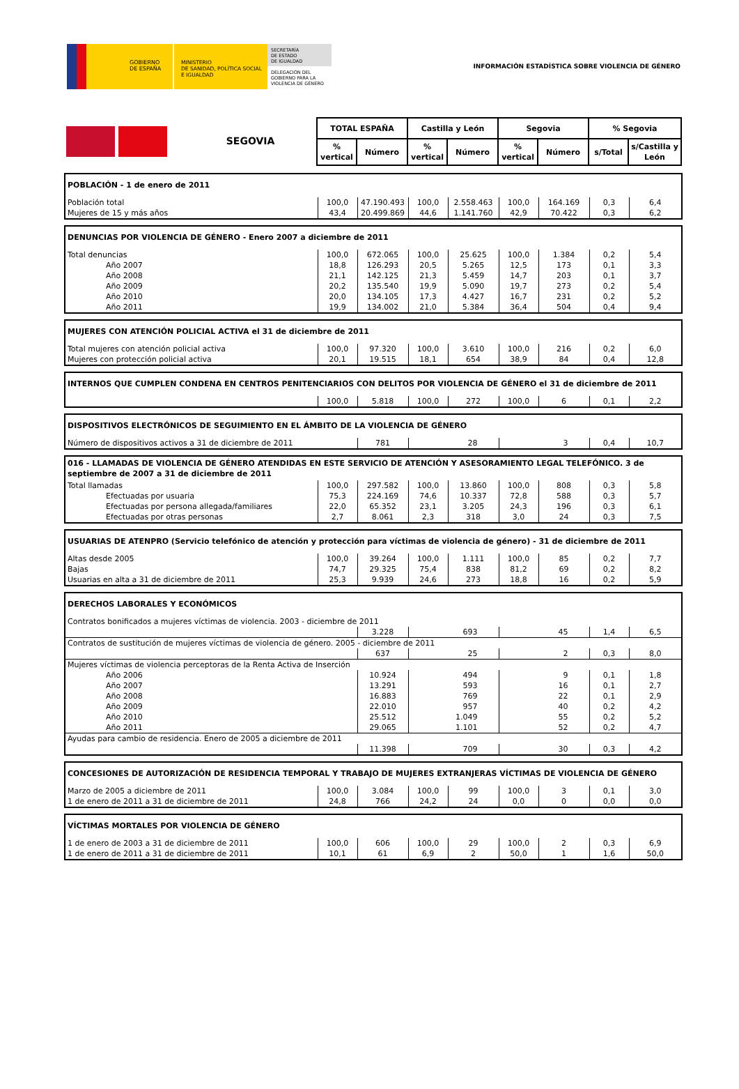GOBIERNO
DE ESPAÑA
MINISTERIO
DE SANIDAD, POLÍTICA SOCIAL
E IGUALDAD
SECRETARÍA
DE ESTADO
DE IGUALDAD
DELEGACIÓN DEL
GOBIERNO PARA LA
VIOLENCIA DE GÉNERO
INFORMACIÓN ESTADÍSTICA SOBRE VIOLENCIA DE GÉNERO
| SEGOVIA | TOTAL ESPAÑA | | Castilla y León | | Segovia | | % Segovia | |
| | % vertical | Número | % vertical | Número | % vertical | Número | s/Total | s/Castilla y León |
| POBLACIÓN - 1 de enero de 2011 | | | | | | | | |
| Población total | 100,0 | 47.190.493 | 100,0 | 2.558.463 | 100,0 | 164.169 | 0,3 | 6,4 |
| Mujeres de 15 y más años | 43,4 | 20.499.869 | 44,6 | 1.141.760 | 42,9 | 70.422 | 0,3 | 6,2 |
| DENUNCIAS POR VIOLENCIA DE GÉNERO - Enero 2007 a diciembre de 2011 | | | | | | | | |
| Total denuncias | 100,0 | 672.065 | 100,0 | 25.625 | 100,0 | 1.384 | 0,2 | 5,4 |
| Año 2007 | 18,8 | 126.293 | 20,5 | 5.265 | 12,5 | 173 | 0,1 | 3,3 |
| Año 2008 | 21,1 | 142.125 | 21,3 | 5.459 | 14,7 | 203 | 0,1 | 3,7 |
| Año 2009 | 20,2 | 135.540 | 19,9 | 5.090 | 19,7 | 273 | 0,2 | 5,4 |
| Año 2010 | 20,0 | 134.105 | 17,3 | 4.427 | 16,7 | 231 | 0,2 | 5,2 |
| Año 2011 | 19,9 | 134.002 | 21,0 | 5.384 | 36,4 | 504 | 0,4 | 9,4 |
| MUJERES CON ATENCIÓN POLICIAL ACTIVA el 31 de diciembre de 2011 | | | | | | | | |
| Total mujeres con atención policial activa | 100,0 | 97.320 | 100,0 | 3.610 | 100,0 | 216 | 0,2 | 6,0 |
| Mujeres con protección policial activa | 20,1 | 19.515 | 18,1 | 654 | 38,9 | 84 | 0,4 | 12,8 |
| INTERNOS QUE CUMPLEN CONDENA EN CENTROS PENITENCIARIOS CON DELITOS POR VIOLENCIA DE GÉNERO el 31 de diciembre de 2011 | | | | | | | | |
| | 100,0 | 5.818 | 100,0 | 272 | 100,0 | 6 | 0,1 | 2,2 |
| DISPOSITIVOS ELECTRÓNICOS DE SEGUIMIENTO EN EL ÁMBITO DE LA VIOLENCIA DE GÉNERO | | | | | |
| Número de dispositivos activos a 31 de diciembre de 2011 | 781 | 28 | 3 | 0,4 | 10,7 |
| 016 - LLAMADAS DE VIOLENCIA DE GÉNERO ATENDIDAS EN ESTE SERVICIO DE ATENCIÓN Y ASESORAMIENTO LEGAL TELEFÓNICO. 3 de septiembre de 2007 a 31 de diciembre de 2011 | | | | | | | | |
| Total llamadas | 100,0 | 297.582 | 100,0 | 13.860 | 100,0 | 808 | 0,3 | 5,8 |
| Efectuadas por usuaria | 75,3 | 224.169 | 74,6 | 10.337 | 72,8 | 588 | 0,3 | 5,7 |
| Efectuadas por persona allegada/familiares | 22,0 | 65.352 | 23,1 | 3.205 | 24,3 | 196 | 0,3 | 6,1 |
| Efectuadas por otras personas | 2,7 | 8.061 | 2,3 | 318 | 3,0 | 24 | 0,3 | 7,5 |
| USUARIAS DE ATENPRO (Servicio telefónico de atención y protección para víctimas de violencia de género) - 31 de diciembre de 2011 | | | | | | | | |
| Altas desde 2005 | 100,0 | 39.264 | 100,0 | 1.111 | 100,0 | 85 | 0,2 | 7,7 |
| Bajas | 74,7 | 29.325 | 75,4 | 838 | 81,2 | 69 | 0,2 | 8,2 |
| Usuarias en alta a 31 de diciembre de 2011 | 25,3 | 9.939 | 24,6 | 273 | 18,8 | 16 | 0,2 | 5,9 |
| DERECHOS LABORALES Y ECONÓMICOS | | | | | |
| Contratos bonificados a mujeres víctimas de violencia. 2003 - diciembre de 2011 | | | | | |
| | 3.228 | 693 | 45 | 1,4 | 6,5 |
| Contratos de sustitución de mujeres víctimas de violencia de género. 2005 - diciembre de 2011 | | | | | |
| | 637 | 25 | 2 | 0,3 | 8,0 |
| Mujeres víctimas de violencia perceptoras de la Renta Activa de Inserción | | | | | |
| Año 2006 | 10.924 | 494 | 9 | 0,1 | 1,8 |
| Año 2007 | 13.291 | 593 | 16 | 0,1 | 2,7 |
| Año 2008 | 16.883 | 769 | 22 | 0,1 | 2,9 |
| Año 2009 | 22.010 | 957 | 40 | 0,2 | 4,2 |
| Año 2010 | 25.512 | 1.049 | 55 | 0,2 | 5,2 |
| Año 2011 | 29.065 | 1.101 | 52 | 0,2 | 4,7 |
| Ayudas para cambio de residencia. Enero de 2005 a diciembre de 2011 | | | | | |
| | 11.398 | 709 | 30 | 0,3 | 4,2 |
| CONCESIONES DE AUTORIZACIÓN DE RESIDENCIA TEMPORAL Y TRABAJO DE MUJERES EXTRANJERAS VÍCTIMAS DE VIOLENCIA DE GÉNERO | | | | | | | | |
| Marzo de 2005 a diciembre de 2011 | 100,0 | 3.084 | 100,0 | 99 | 100,0 | 3 | 0,1 | 3,0 |
| 1 de enero de 2011 a 31 de diciembre de 2011 | 24,8 | 766 | 24,2 | 24 | 0,0 | 0 | 0,0 | 0,0 |
| VÍCTIMAS MORTALES POR VIOLENCIA DE GÉNERO | | | | | | | | |
| 1 de enero de 2003 a 31 de diciembre de 2011 | 100,0 | 606 | 100,0 | 29 | 100,0 | 2 | 0,3 | 6,9 |
| 1 de enero de 2011 a 31 de diciembre de 2011 | 10,1 | 61 | 6,9 | 2 | 50,0 | 1 | 1,6 | 50,0 |